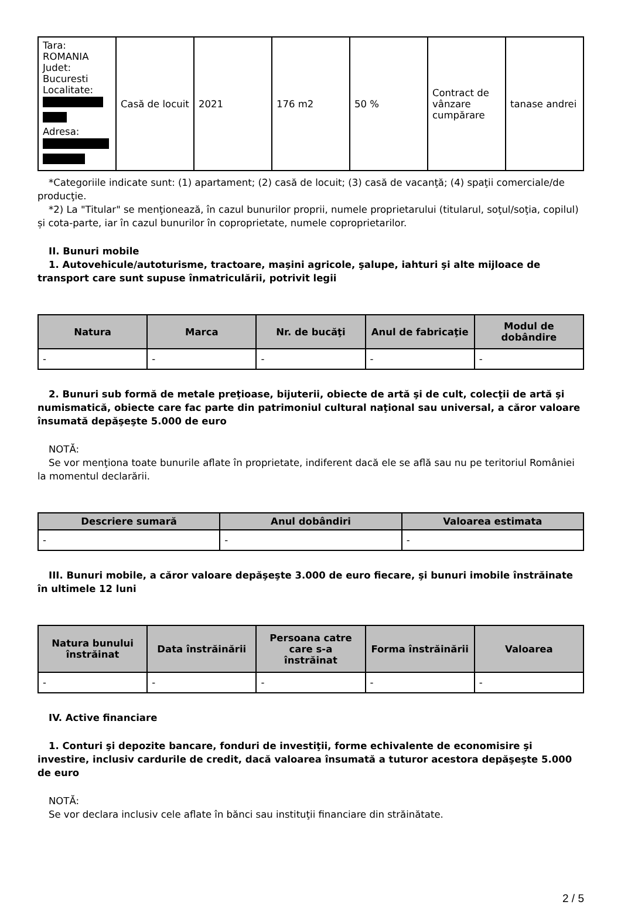| Tara: ROMANIA Judet: Bucuresti Localitate: Adresa: | Casă de locuit | 2021 | 176 m2 | 50 % | Contract de vânzare cumpărare | tanase andrei |
*Categoriile indicate sunt: (1) apartament; (2) casă de locuit; (3) casă de vacanţă; (4) spaţii comerciale/de producţie.
*2) La "Titular" se menţionează, în cazul bunurilor proprii, numele proprietarului (titularul, soţul/soţia, copilul) și cota-parte, iar în cazul bunurilor în coproprietate, numele coproprietarilor.
II. Bunuri mobile
1. Autovehicule/autoturisme, tractoare, maşini agricole, şalupe, iahturi şi alte mijloace de transport care sunt supuse înmatriculării, potrivit legii
| Natura | Marca | Nr. de bucăţi | Anul de fabricaţie | Modul de dobândire |
| --- | --- | --- | --- | --- |
| - | - | - | - | - |
2. Bunuri sub formă de metale preţioase, bijuterii, obiecte de artă şi de cult, colecţii de artă şi numismatică, obiecte care fac parte din patrimoniul cultural naţional sau universal, a căror valoare însumată depăşeşte 5.000 de euro
NOTĂ:
Se vor menţiona toate bunurile aflate în proprietate, indiferent dacă ele se află sau nu pe teritoriul României la momentul declarării.
| Descriere sumară | Anul dobândiri | Valoarea estimata |
| --- | --- | --- |
| - | - | - |
III. Bunuri mobile, a căror valoare depăşeşte 3.000 de euro fiecare, şi bunuri imobile înstrăinate în ultimele 12 luni
| Natura bunului înstrăinat | Data înstrăinării | Persoana catre care s-a înstrăinat | Forma înstrăinării | Valoarea |
| --- | --- | --- | --- | --- |
| - | - | - | - | - |
IV. Active financiare
1. Conturi şi depozite bancare, fonduri de investiţii, forme echivalente de economisire şi investire, inclusiv cardurile de credit, dacă valoarea însumată a tuturor acestora depăşeşte 5.000 de euro
NOTĂ:
Se vor declara inclusiv cele aflate în bănci sau instituţii financiare din străinătate.
2 / 5